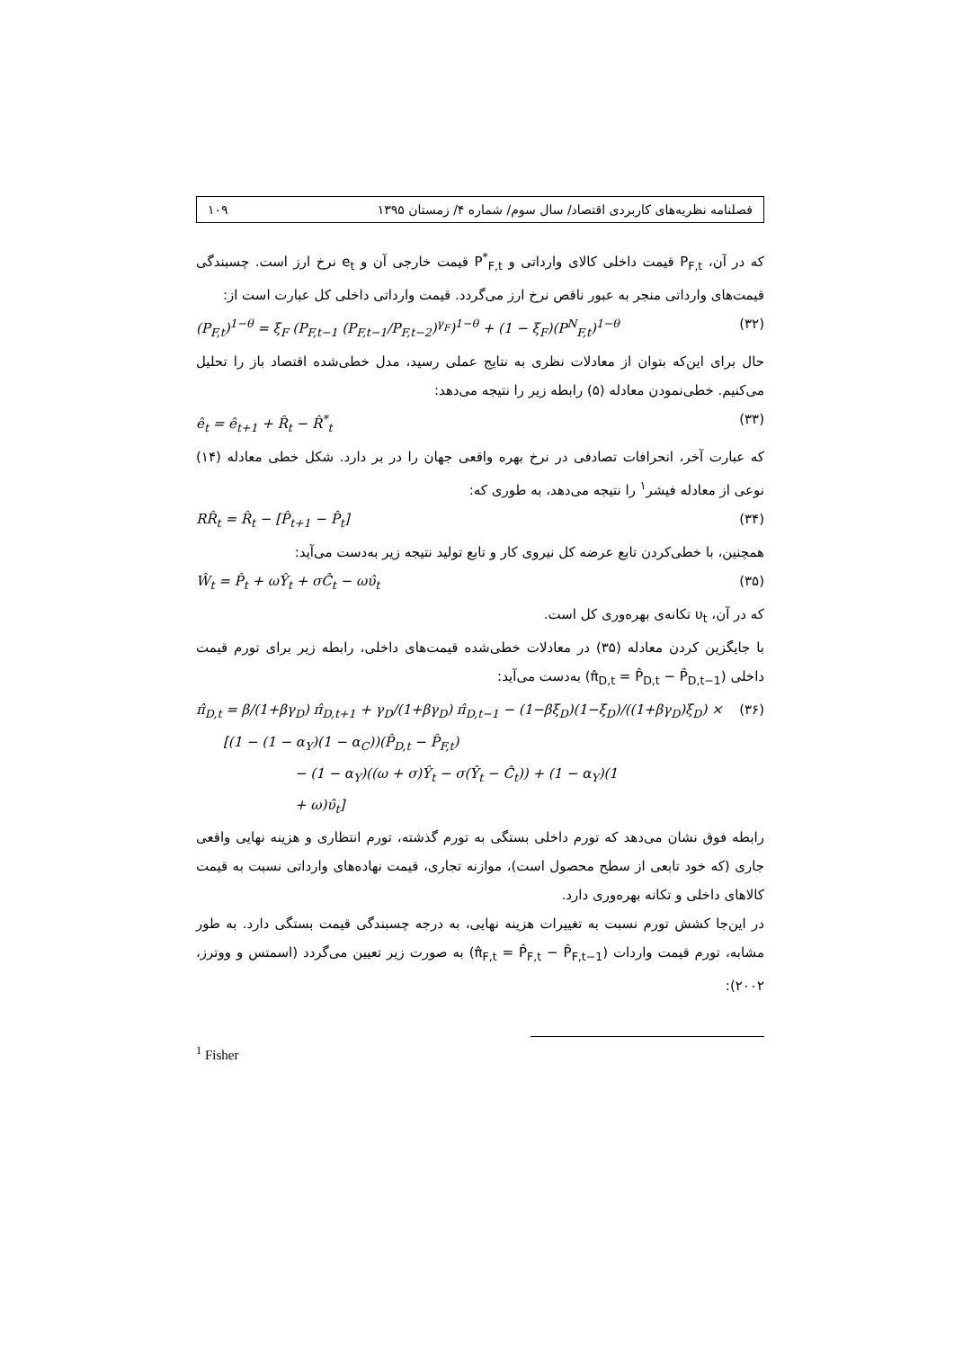فصلنامه نظریه‌های کاربردی اقتصاد/ سال سوم/ شماره ۴/ زمستان ۱۳۹۵ ۱۰۹
که در آن، P<sub>F,t</sub> قیمت داخلی کالای وارداتی و P<sup>*</sup><sub>F,t</sub> قیمت خارجی آن و e<sub>t</sub> نرخ ارز است. چسبندگی قیمت‌های وارداتی منجر به عبور ناقص نرخ ارز می‌گردد. قیمت وارداتی داخلی کل عبارت است از:
(P<sub>F,t</sub>)<sup>1−θ</sup> = ξ<sub>F</sub> (P<sub>F,t−1</sub> (P<sub>F,t−1</sub>/P<sub>F,t−2</sub>)<sup>γ<sub>F</sub></sup>)<sup>1−θ</sup> + (1 − ξ<sub>F</sub>)(P<sup>N</sup><sub>F,t</sub>)<sup>1−θ</sup> (۳۲)
حال برای این‌که بتوان از معادلات نظری به نتایج عملی رسید، مدل خطی‌شده اقتصاد باز را تحلیل می‌کنیم. خطی‌نمودن معادله (۵) رابطه زیر را نتیجه می‌دهد:
ê<sub>t</sub> = ê<sub>t+1</sub> + R̂<sub>t</sub> − R̂<sup>*</sup><sub>t</sub> (۳۳)
که عبارت آخر، انحرافات تصادفی در نرخ بهره واقعی جهان را در بر دارد. شکل خطی معادله (۱۴) نوعی از معادله فیشر<sup>۱</sup> را نتیجه می‌دهد، به طوری که:
RR̂<sub>t</sub> = R̂<sub>t</sub> − [P̂<sub>t+1</sub> − P̂<sub>t</sub>] (۳۴)
همچنین، با خطی‌کردن تابع عرضه کل نیروی کار و تابع تولید نتیجه زیر به‌دست می‌آید:
Ŵ<sub>t</sub> = P̂<sub>t</sub> + ωŶ<sub>t</sub> + σĈ<sub>t</sub> − ωυ̂<sub>t</sub> (۳۵)
که در آن، υ<sub>t</sub> تکانه‌ی بهره‌وری کل است.
با جایگزین کردن معادله (۳۵) در معادلات خطی‌شده قیمت‌های داخلی، رابطه زیر برای تورم قیمت داخلی (π̂<sub>D,t</sub> = P̂<sub>D,t</sub> − P̂<sub>D,t−1</sub>) به‌دست می‌آید:
π̂<sub>D,t</sub> = β/(1+βγ<sub>D</sub>) π̂<sub>D,t+1</sub> + γ<sub>D</sub>/(1+βγ<sub>D</sub>) π̂<sub>D,t−1</sub> − (1−βξ<sub>D</sub>)(1−ξ<sub>D</sub>)/((1+βγ<sub>D</sub>)ξ<sub>D</sub>) × (۳۶)
[(1 − (1 − α<sub>Y</sub>)(1 − α<sub>C</sub>))(P̂<sub>D,t</sub> − P̂<sub>F,t</sub>)
− (1 − α<sub>Y</sub>)((ω + σ)Ŷ<sub>t</sub> − σ(Ŷ<sub>t</sub> − Ĉ<sub>t</sub>)) + (1 − α<sub>Y</sub>)(1
+ ω)υ̂<sub>t</sub>]
رابطه فوق نشان می‌دهد که تورم داخلی بستگی به تورم گذشته، تورم انتظاری و هزینه نهایی واقعی جاری (که خود تابعی از سطح محصول است)، موازنه تجاری، قیمت نهاده‌های وارداتی نسبت به قیمت کالاهای داخلی و تکانه بهره‌وری دارد.
در این‌جا کشش تورم نسبت به تغییرات هزینه نهایی، به درجه چسبندگی قیمت بستگی دارد. به طور مشابه، تورم قیمت واردات (π̂<sub>F,t</sub> = P̂<sub>F,t</sub> − P̂<sub>F,t−1</sub>) به صورت زیر تعیین می‌گردد (اسمتس و ووترز، ۲۰۰۲):
<sup>1</sup> Fisher